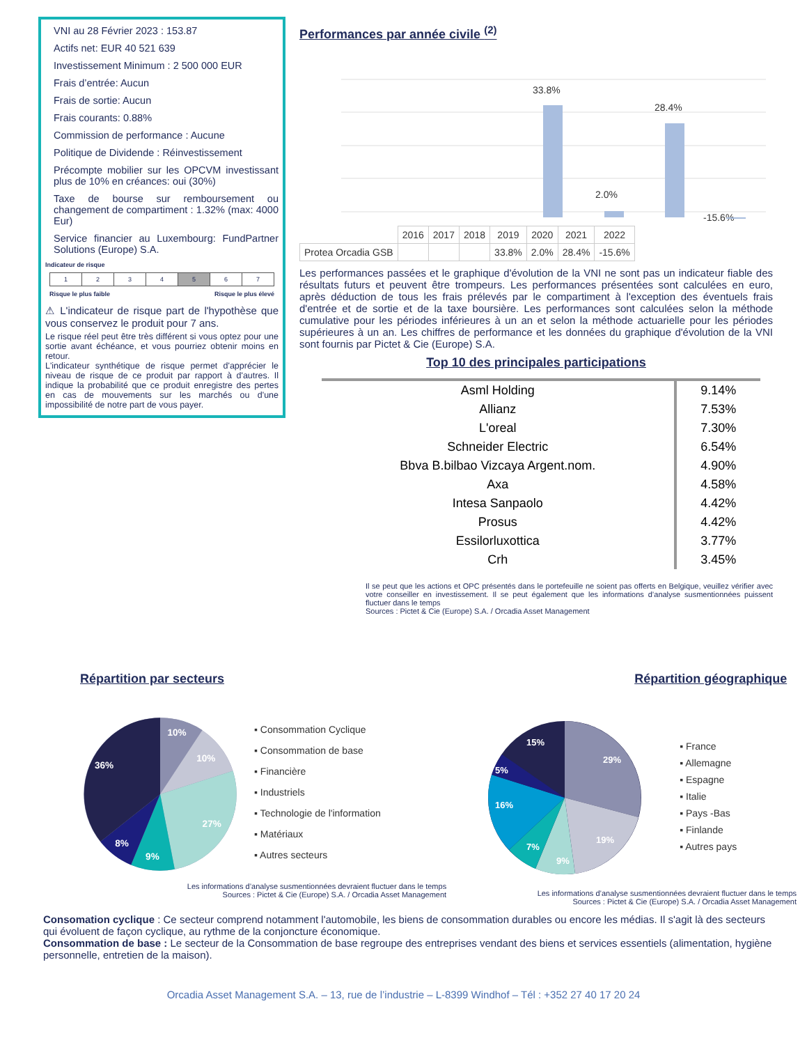VNI au 28 Février 2023 : 153.87
Actifs net: EUR 40 521 639
Investissement Minimum : 2 500 000 EUR
Frais d’entrée: Aucun
Frais de sortie: Aucun
Frais courants: 0.88%
Commission de performance : Aucune
Politique de Dividende : Réinvestissement
Précompte mobilier sur les OPCVM investissant plus de 10% en créances: oui (30%)
Taxe de bourse sur remboursement ou changement de compartiment : 1.32% (max: 4000 Eur)
Service financier au Luxembourg: FundPartner Solutions (Europe) S.A.
Indicateur de risque
| 1 | 2 | 3 | 4 | 5 | 6 | 7 |
Risque le plus faible Risque le plus élevé
⚠ L'indicateur de risque part de l'hypothèse que vous conservez le produit pour 7 ans.
Le risque réel peut être très différent si vous optez pour une sortie avant échéance, et vous pourriez obtenir moins en retour.
L'indicateur synthétique de risque permet d'apprécier le niveau de risque de ce produit par rapport à d'autres. Il indique la probabilité que ce produit enregistre des pertes en cas de mouvements sur les marchés ou d'une impossibilité de notre part de vous payer.
Performances par année civile <sup>(2)</sup>
33.8%
2.0%
28.4%
-15.6%
| | 2016 | 2017 | 2018 | 2019 | 2020 | 2021 | 2022 |
| Protea Orcadia GSB | | | | 33.8% | 2.0% | 28.4% | -15.6% |
Les performances passées et le graphique d'évolution de la VNI ne sont pas un indicateur fiable des résultats futurs et peuvent être trompeurs. Les performances présentées sont calculées en euro, après déduction de tous les frais prélevés par le compartiment à l'exception des éventuels frais d'entrée et de sortie et de la taxe boursière. Les performances sont calculées selon la méthode cumulative pour les périodes inférieures à un an et selon la méthode actuarielle pour les périodes supérieures à un an. Les chiffres de performance et les données du graphique d'évolution de la VNI sont fournis par Pictet & Cie (Europe) S.A.
Top 10 des principales participations
| Asml Holding | 9.14% |
| Allianz | 7.53% |
| L'oreal | 7.30% |
| Schneider Electric | 6.54% |
| Bbva B.bilbao Vizcaya Argent.nom. | 4.90% |
| Axa | 4.58% |
| Intesa Sanpaolo | 4.42% |
| Prosus | 4.42% |
| Essilorluxottica | 3.77% |
| Crh | 3.45% |
Il se peut que les actions et OPC présentés dans le portefeuille ne soient pas offerts en Belgique, veuillez vérifier avec votre conseiller en investissement. Il se peut également que les informations d’analyse susmentionnées puissent fluctuer dans le temps
Sources : Pictet & Cie (Europe) S.A. / Orcadia Asset Management
Répartition par secteurs
10%
10%
27%
9%
8%
36%
▪ Consommation Cyclique
▪ Consommation de base
▪ Financière
▪ Industriels
▪ Technologie de l'information
▪ Matériaux
▪ Autres secteurs
Les informations d’analyse susmentionnées devraient fluctuer dans le temps
Sources : Pictet & Cie (Europe) S.A. / Orcadia Asset Management
Répartition géographique
29%
19%
9%
7%
16%
5%
15%
▪ France
▪ Allemagne
▪ Espagne
▪ Italie
▪ Pays -Bas
▪ Finlande
▪ Autres pays
Les informations d’analyse susmentionnées devraient fluctuer dans le temps
Sources : Pictet & Cie (Europe) S.A. / Orcadia Asset Management
Consomation cyclique : Ce secteur comprend notamment l'automobile, les biens de consommation durables ou encore les médias. Il s'agit là des secteurs qui évoluent de façon cyclique, au rythme de la conjoncture économique.
Consommation de base : Le secteur de la Consommation de base regroupe des entreprises vendant des biens et services essentiels (alimentation, hygiène personnelle, entretien de la maison).
Orcadia Asset Management S.A. – 13, rue de l’industrie – L-8399 Windhof – Tél : +352 27 40 17 20 24